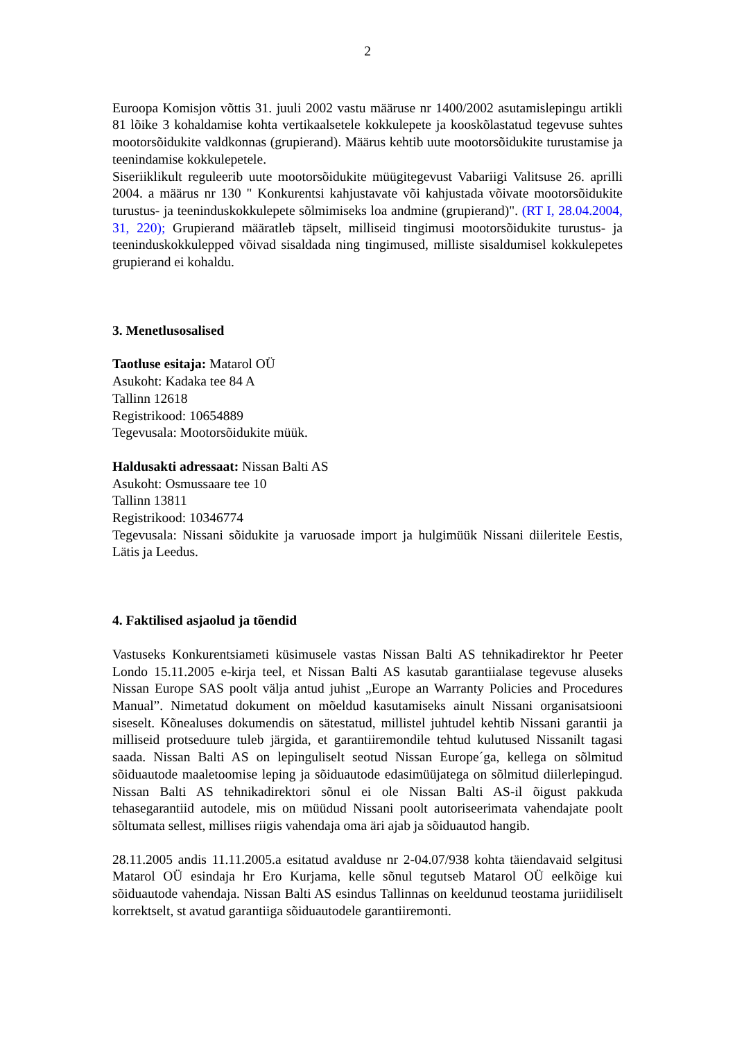2
Euroopa Komisjon võttis 31. juuli 2002 vastu määruse nr 1400/2002 asutamislepingu artikli 81 lõike 3 kohaldamise kohta vertikaalsetele kokkulepete ja kooskõlastatud tegevuse suhtes mootorsõidukite valdkonnas (grupierand). Määrus kehtib uute mootorsõidukite turustamise ja teenindamise kokkulepetele.
Siseriiklikult reguleerib uute mootorsõidukite müügitegevust Vabariigi Valitsuse 26. aprilli 2004. a määrus nr 130 " Konkurentsi kahjustavate või kahjustada võivate mootorsõidukite turustus- ja teeninduskokkulepete sõlmimiseks loa andmine (grupierand)". (RT I, 28.04.2004, 31, 220); Grupierand määratleb täpselt, milliseid tingimusi mootorsõidukite turustus- ja teeninduskokkulepped võivad sisaldada ning tingimused, milliste sisaldumisel kokkulepetes grupierand ei kohaldu.
3. Menetlusosalised
Taotluse esitaja: Matarol OÜ
Asukoht: Kadaka tee 84 A
Tallinn 12618
Registrikood: 10654889
Tegevusala: Mootorsõidukite müük.
Haldusakti adressaat: Nissan Balti AS
Asukoht: Osmussaare tee 10
Tallinn 13811
Registrikood: 10346774
Tegevusala: Nissani sõidukite ja varuosade import ja hulgimüük Nissani diileritele Eestis, Lätis ja Leedus.
4. Faktilised asjaolud ja tõendid
Vastuseks Konkurentsiameti küsimusele vastas Nissan Balti AS tehnikadirektor hr Peeter Londo 15.11.2005 e-kirja teel, et Nissan Balti AS kasutab garantiialase tegevuse aluseks Nissan Europe SAS poolt välja antud juhist „Europe an Warranty Policies and Procedures Manual”. Nimetatud dokument on mõeldud kasutamiseks ainult Nissani organisatsiooni siseselt. Kõnealuses dokumendis on sätestatud, millistel juhtudel kehtib Nissani garantii ja milliseid protseduure tuleb järgida, et garantiiremondile tehtud kulutused Nissanilt tagasi saada. Nissan Balti AS on lepinguliselt seotud Nissan Europe´ga, kellega on sõlmitud sõiduautode maaletoomise leping ja sõiduautode edasimüüjatega on sõlmitud diilerlepingud. Nissan Balti AS tehnikadirektori sõnul ei ole Nissan Balti AS-il õigust pakkuda tehasegarantiid autodele, mis on müüdud Nissani poolt autoriseerimata vahendajate poolt sõltumata sellest, millises riigis vahendaja oma äri ajab ja sõiduautod hangib.
28.11.2005 andis 11.11.2005.a esitatud avalduse nr 2-04.07/938 kohta täiendavaid selgitusi Matarol OÜ esindaja hr Ero Kurjama, kelle sõnul tegutseb Matarol OÜ eelkõige kui sõiduautode vahendaja. Nissan Balti AS esindus Tallinnas on keeldunud teostama juriidiliselt korrektselt, st avatud garantiiga sõiduautodele garantiiremonti.